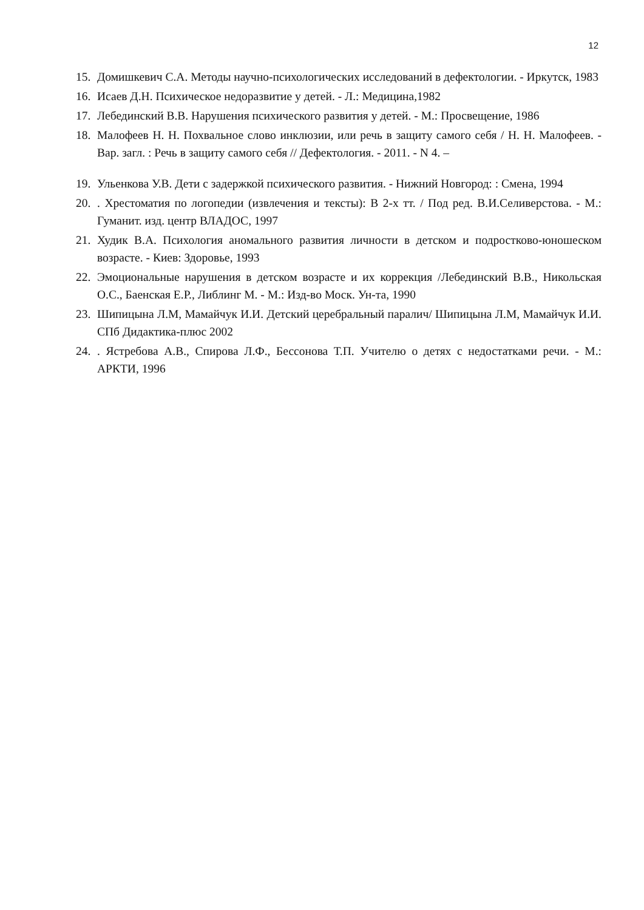12
15. Домишкевич С.А. Методы научно-психологических исследований в дефектологии. - Иркутск, 1983
16. Исаев Д.Н. Психическое недоразвитие у детей. - Л.: Медицина,1982
17. Лебединский В.В. Нарушения психического развития у детей. - М.: Просвещение, 1986
18. Малофеев Н. Н. Похвальное слово инклюзии, или речь в защиту самого себя / Н. Н. Малофеев. - Вар. загл. : Речь в защиту самого себя // Дефектология. - 2011. - N 4. –
19. Ульенкова У.В. Дети с задержкой психического развития. - Нижний Новгород: : Смена, 1994
20.. Хрестоматия по логопедии (извлечения и тексты): В 2-х тт. / Под ред. В.И.Селиверстова. - М.: Гуманит. изд. центр ВЛАДОС, 1997
21. Худик В.А. Психология аномального развития личности в детском и подростково-юношеском возрасте. - Киев: Здоровье, 1993
22. Эмоциональные нарушения в детском возрасте и их коррекция /Лебединский В.В., Никольская О.С., Баенская Е.Р., Либлинг М. - М.: Изд-во Моск. Ун-та, 1990
23. Шипицына Л.М, Мамайчук И.И. Детский церебральный паралич/ Шипицына Л.М, Мамайчук И.И. СПб Дидактика-плюс 2002
24.. Ястребова А.В., Спирова Л.Ф., Бессонова Т.П. Учителю о детях с недостатками речи. - М.: АРКТИ, 1996